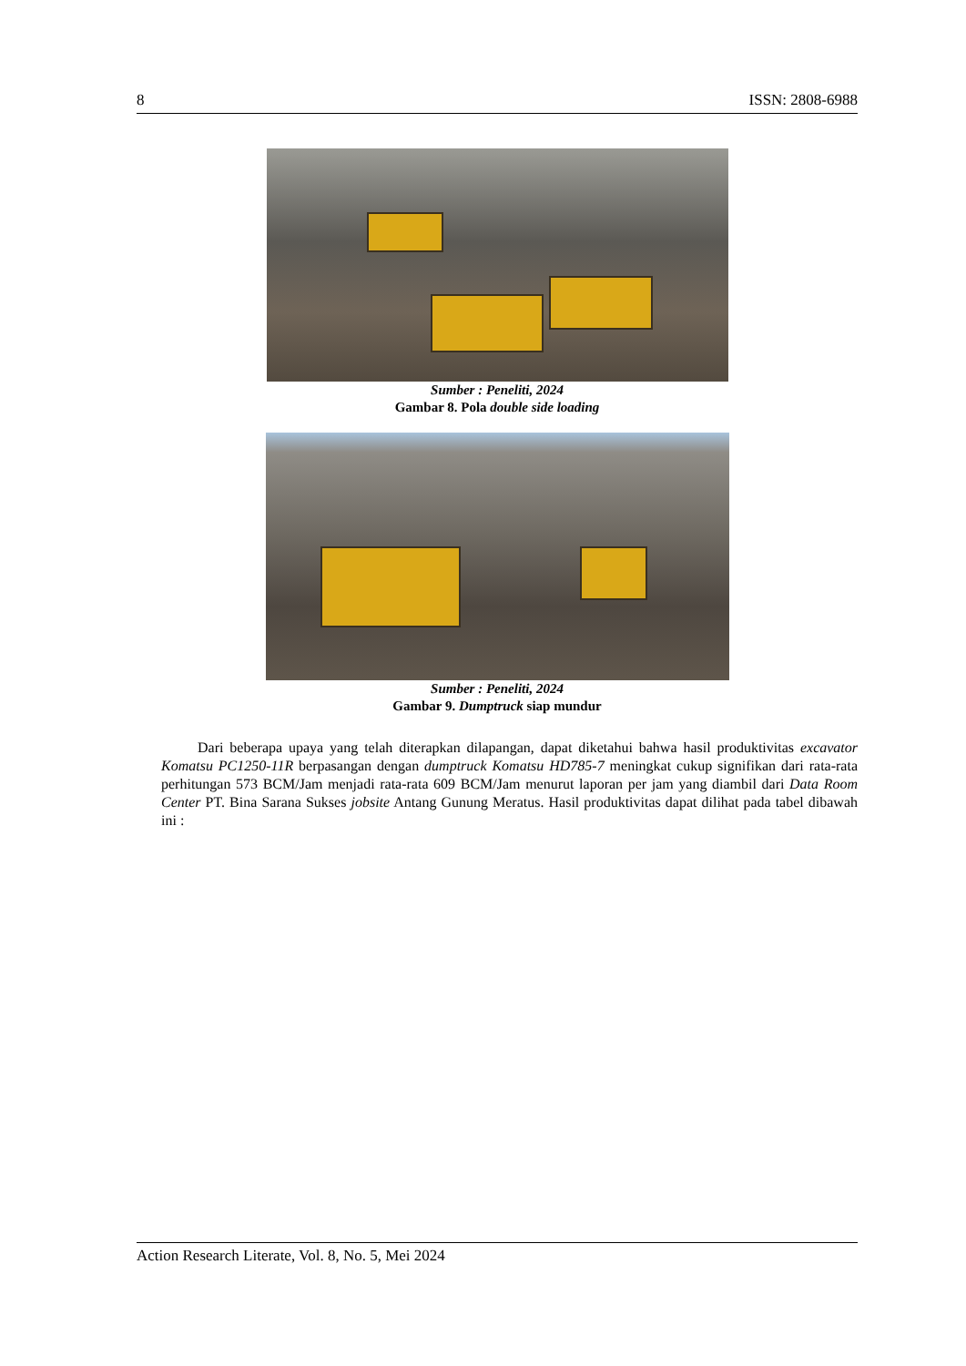8 ISSN: 2808-6988
Sumber : Peneliti, 2024
Gambar 8. Pola double side loading
Sumber : Peneliti, 2024
Gambar 9. Dumptruck siap mundur
Dari beberapa upaya yang telah diterapkan dilapangan, dapat diketahui bahwa hasil produktivitas excavator Komatsu PC1250-11R berpasangan dengan dumptruck Komatsu HD785-7 meningkat cukup signifikan dari rata-rata perhitungan 573 BCM/Jam menjadi rata-rata 609 BCM/Jam menurut laporan per jam yang diambil dari Data Room Center PT. Bina Sarana Sukses jobsite Antang Gunung Meratus. Hasil produktivitas dapat dilihat pada tabel dibawah ini :
Action Research Literate, Vol. 8, No. 5, Mei 2024